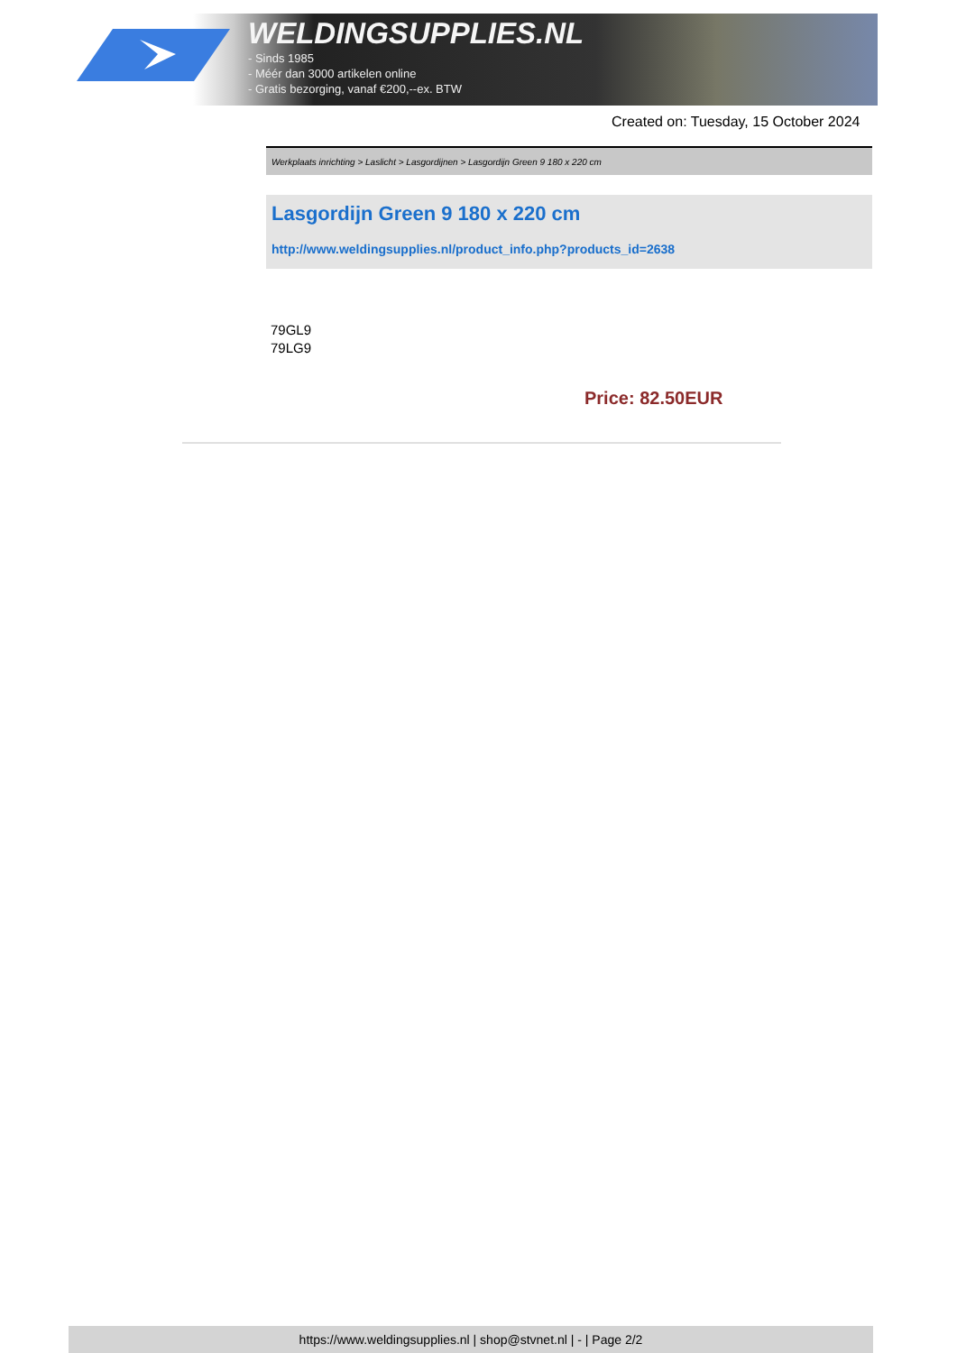WELDINGSUPPLIES.NL
- Sinds 1985
- Méér dan 3000 artikelen online
- Gratis bezorging, vanaf €200,--ex. BTW
Created on: Tuesday, 15 October 2024
Werkplaats inrichting > Laslicht > Lasgordijnen > Lasgordijn Green 9 180 x 220 cm
Lasgordijn Green 9 180 x 220 cm
http://www.weldingsupplies.nl/product_info.php?products_id=2638
79GL9
79LG9
Price: 82.50EUR
https://www.weldingsupplies.nl | shop@stvnet.nl | - | Page 2/2